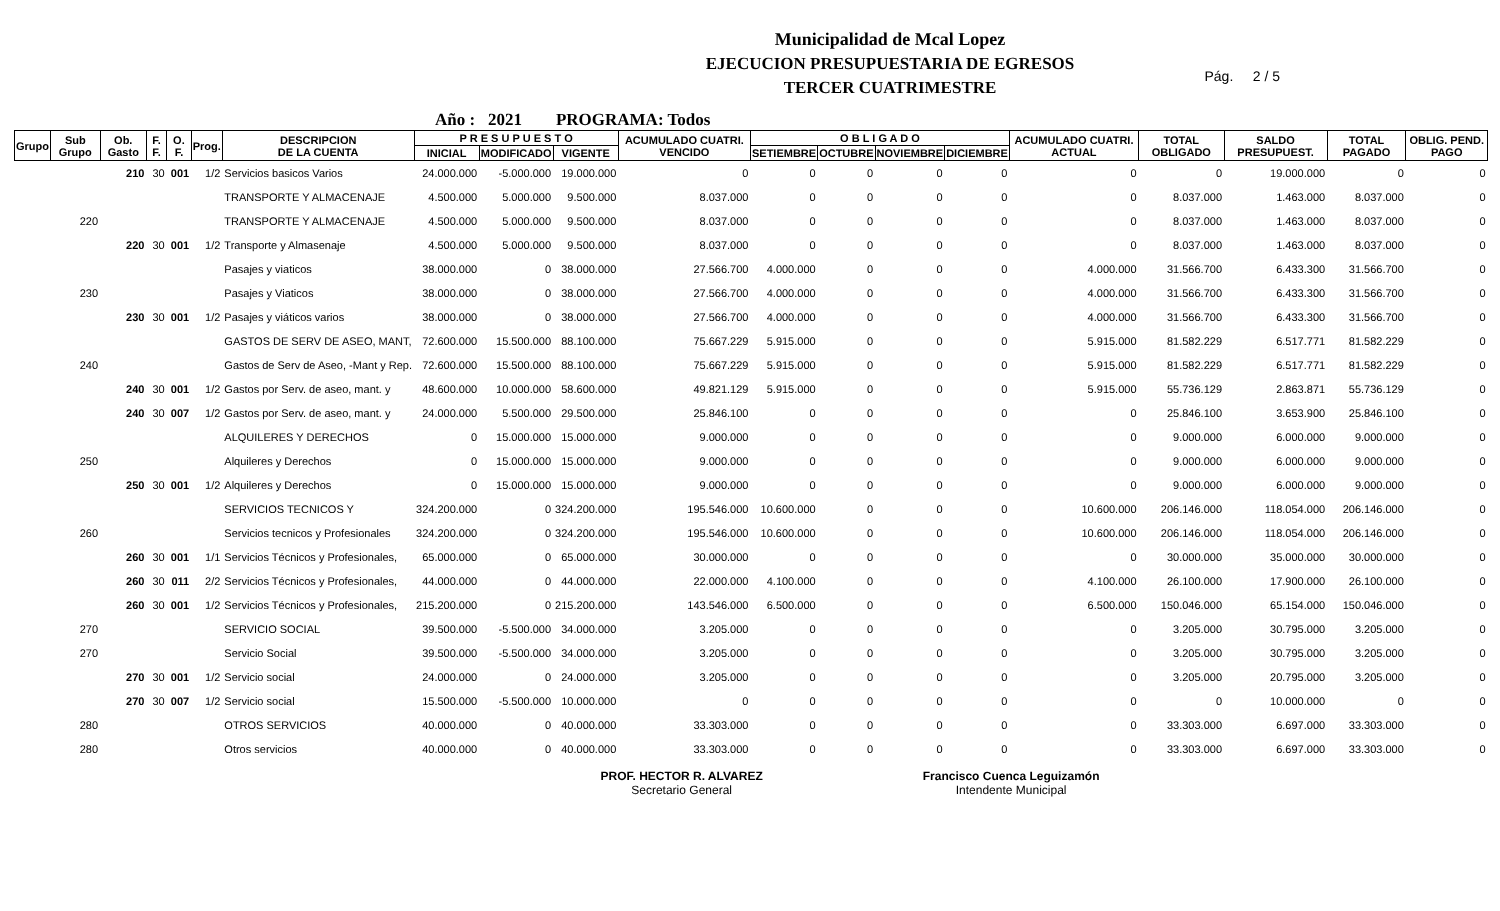Municipalidad de Mcal Lopez
EJECUCION PRESUPUESTARIA DE EGRESOS
TERCER CUATRIMESTRE
Pág. 2 / 5
Año : 2021 PROGRAMA: Todos
| Grupo | Sub Grupo | Ob. Gasto | F. F. | O. F. | Prog. | DESCRIPCION DE LA CUENTA | P R E S U P U E S T O | | | ACUMULADO CUATRI. VENCIDO | O B L I G A D O | | | | ACUMULADO CUATRI. ACTUAL | TOTAL OBLIGADO | SALDO PRESUPUEST. | TOTAL PAGADO | OBLIG. PEND. PAGO |
| --- | --- | --- | --- | --- | --- | --- | --- | --- | --- | --- | --- | --- | --- | --- | --- | --- | --- | --- | --- |
| | | | | | | | INICIAL | MODIFICADO | VIGENTE | | SETIEMBRE | OCTUBRE | NOVIEMBRE | DICIEMBRE | | | | | |
| | | 210 | 30 | 001 | 1/2 | Servicios basicos Varios | 24.000.000 | -5.000.000 | 19.000.000 | 0 | 0 | 0 | 0 | 0 | 0 | 0 | 19.000.000 | 0 | 0 |
| | | | | | | TRANSPORTE Y ALMACENAJE | 4.500.000 | 5.000.000 | 9.500.000 | 8.037.000 | 0 | 0 | 0 | 0 | 0 | 8.037.000 | 1.463.000 | 8.037.000 | 0 |
| | 220 | | | | | TRANSPORTE Y ALMACENAJE | 4.500.000 | 5.000.000 | 9.500.000 | 8.037.000 | 0 | 0 | 0 | 0 | 0 | 8.037.000 | 1.463.000 | 8.037.000 | 0 |
| | | 220 | 30 | 001 | 1/2 | Transporte y Almasenaje | 4.500.000 | 5.000.000 | 9.500.000 | 8.037.000 | 0 | 0 | 0 | 0 | 0 | 8.037.000 | 1.463.000 | 8.037.000 | 0 |
| | | | | | | Pasajes y viaticos | 38.000.000 | 0 | 38.000.000 | 27.566.700 | 4.000.000 | 0 | 0 | 0 | 4.000.000 | 31.566.700 | 6.433.300 | 31.566.700 | 0 |
| | 230 | | | | | Pasajes y Viaticos | 38.000.000 | 0 | 38.000.000 | 27.566.700 | 4.000.000 | 0 | 0 | 0 | 4.000.000 | 31.566.700 | 6.433.300 | 31.566.700 | 0 |
| | | 230 | 30 | 001 | 1/2 | Pasajes y viáticos varios | 38.000.000 | 0 | 38.000.000 | 27.566.700 | 4.000.000 | 0 | 0 | 0 | 4.000.000 | 31.566.700 | 6.433.300 | 31.566.700 | 0 |
| | | | | | | GASTOS DE SERV DE ASEO, MANT, | 72.600.000 | 15.500.000 | 88.100.000 | 75.667.229 | 5.915.000 | 0 | 0 | 0 | 5.915.000 | 81.582.229 | 6.517.771 | 81.582.229 | 0 |
| | 240 | | | | | Gastos de Serv de Aseo, -Mant y Rep. | 72.600.000 | 15.500.000 | 88.100.000 | 75.667.229 | 5.915.000 | 0 | 0 | 0 | 5.915.000 | 81.582.229 | 6.517.771 | 81.582.229 | 0 |
| | | 240 | 30 | 001 | 1/2 | Gastos por Serv. de aseo, mant. y | 48.600.000 | 10.000.000 | 58.600.000 | 49.821.129 | 5.915.000 | 0 | 0 | 0 | 5.915.000 | 55.736.129 | 2.863.871 | 55.736.129 | 0 |
| | | 240 | 30 | 007 | 1/2 | Gastos por Serv. de aseo, mant. y | 24.000.000 | 5.500.000 | 29.500.000 | 25.846.100 | 0 | 0 | 0 | 0 | 0 | 25.846.100 | 3.653.900 | 25.846.100 | 0 |
| | | | | | | ALQUILERES Y DERECHOS | 0 | 15.000.000 | 15.000.000 | 9.000.000 | 0 | 0 | 0 | 0 | 0 | 9.000.000 | 6.000.000 | 9.000.000 | 0 |
| | 250 | | | | | Alquileres y Derechos | 0 | 15.000.000 | 15.000.000 | 9.000.000 | 0 | 0 | 0 | 0 | 0 | 9.000.000 | 6.000.000 | 9.000.000 | 0 |
| | | 250 | 30 | 001 | 1/2 | Alquileres y Derechos | 0 | 15.000.000 | 15.000.000 | 9.000.000 | 0 | 0 | 0 | 0 | 0 | 9.000.000 | 6.000.000 | 9.000.000 | 0 |
| | | | | | | SERVICIOS TECNICOS Y | 324.200.000 | 0 | 324.200.000 | 195.546.000 | 10.600.000 | 0 | 0 | 0 | 10.600.000 | 206.146.000 | 118.054.000 | 206.146.000 | 0 |
| | 260 | | | | | Servicios tecnicos y Profesionales | 324.200.000 | 0 | 324.200.000 | 195.546.000 | 10.600.000 | 0 | 0 | 0 | 10.600.000 | 206.146.000 | 118.054.000 | 206.146.000 | 0 |
| | | 260 | 30 | 001 | 1/1 | Servicios Técnicos y Profesionales, | 65.000.000 | 0 | 65.000.000 | 30.000.000 | 0 | 0 | 0 | 0 | 0 | 30.000.000 | 35.000.000 | 30.000.000 | 0 |
| | | 260 | 30 | 011 | 2/2 | Servicios Técnicos y Profesionales, | 44.000.000 | 0 | 44.000.000 | 22.000.000 | 4.100.000 | 0 | 0 | 0 | 4.100.000 | 26.100.000 | 17.900.000 | 26.100.000 | 0 |
| | | 260 | 30 | 001 | 1/2 | Servicios Técnicos y Profesionales, | 215.200.000 | 0 | 215.200.000 | 143.546.000 | 6.500.000 | 0 | 0 | 0 | 6.500.000 | 150.046.000 | 65.154.000 | 150.046.000 | 0 |
| | 270 | | | | | SERVICIO SOCIAL | 39.500.000 | -5.500.000 | 34.000.000 | 3.205.000 | 0 | 0 | 0 | 0 | 0 | 3.205.000 | 30.795.000 | 3.205.000 | 0 |
| | 270 | | | | | Servicio Social | 39.500.000 | -5.500.000 | 34.000.000 | 3.205.000 | 0 | 0 | 0 | 0 | 0 | 3.205.000 | 30.795.000 | 3.205.000 | 0 |
| | | 270 | 30 | 001 | 1/2 | Servicio social | 24.000.000 | 0 | 24.000.000 | 3.205.000 | 0 | 0 | 0 | 0 | 0 | 3.205.000 | 20.795.000 | 3.205.000 | 0 |
| | | 270 | 30 | 007 | 1/2 | Servicio social | 15.500.000 | -5.500.000 | 10.000.000 | 0 | 0 | 0 | 0 | 0 | 0 | 0 | 10.000.000 | 0 | 0 |
| | 280 | | | | | OTROS SERVICIOS | 40.000.000 | 0 | 40.000.000 | 33.303.000 | 0 | 0 | 0 | 0 | 0 | 33.303.000 | 6.697.000 | 33.303.000 | 0 |
| | 280 | | | | | Otros servicios | 40.000.000 | 0 | 40.000.000 | 33.303.000 | 0 | 0 | 0 | 0 | 0 | 33.303.000 | 6.697.000 | 33.303.000 | 0 |
PROF. HECTOR R. ALVAREZ
Secretario General
Francisco Cuenca Leguizamón
Intendente Municipal